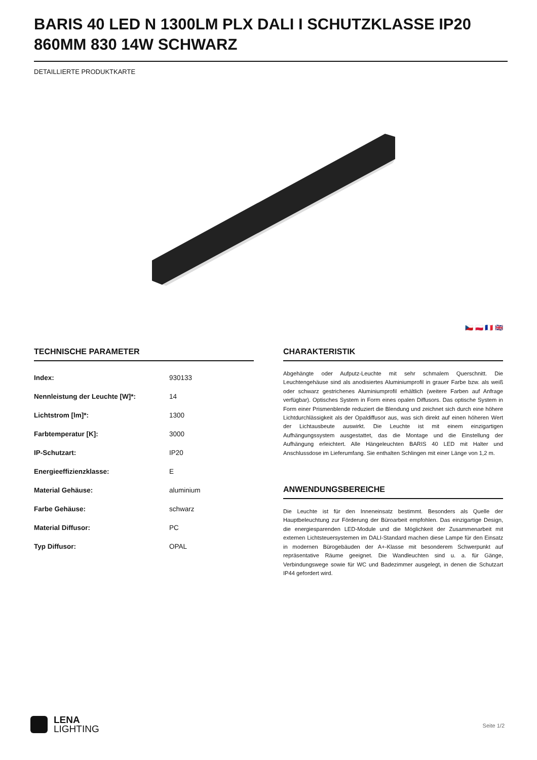BARIS 40 LED N 1300LM PLX DALI I SCHUTZKLASSE IP20 860MM 830 14W SCHWARZ
DETAILLIERTE PRODUKTKARTE
🇨🇿 🇵🇱 🇫🇷 🇬🇧
TECHNISCHE PARAMETER
| Index: | 930133 |
| Nennleistung der Leuchte [W]*: | 14 |
| Lichtstrom [lm]*: | 1300 |
| Farbtemperatur [K]: | 3000 |
| IP-Schutzart: | IP20 |
| Energieeffizienzklasse: | E |
| Material Gehäuse: | aluminium |
| Farbe Gehäuse: | schwarz |
| Material Diffusor: | PC |
| Typ Diffusor: | OPAL |
CHARAKTERISTIK
Abgehängte oder Aufputz-Leuchte mit sehr schmalem Querschnitt. Die Leuchtengehäuse sind als anodisiertes Aluminiumprofil in grauer Farbe bzw. als weiß oder schwarz gestrichenes Aluminiumprofil erhältlich (weitere Farben auf Anfrage verfügbar). Optisches System in Form eines opalen Diffusors. Das optische System in Form einer Prismenblende reduziert die Blendung und zeichnet sich durch eine höhere Lichtdurchlässigkeit als der Opaldiffusor aus, was sich direkt auf einen höheren Wert der Lichtausbeute auswirkt. Die Leuchte ist mit einem einzigartigen Aufhängungssystem ausgestattet, das die Montage und die Einstellung der Aufhängung erleichtert. Alle Hängeleuchten BARIS 40 LED mit Halter und Anschlussdose im Lieferumfang. Sie enthalten Schlingen mit einer Länge von 1,2 m.
ANWENDUNGSBEREICHE
Die Leuchte ist für den Inneneinsatz bestimmt. Besonders als Quelle der Hauptbeleuchtung zur Förderung der Büroarbeit empfohlen. Das einzigartige Design, die energiesparenden LED-Module und die Möglichkeit der Zusammenarbeit mit externen Lichtsteuersystemen im DALI-Standard machen diese Lampe für den Einsatz in modernen Bürogebäuden der A+-Klasse mit besonderem Schwerpunkt auf repräsentative Räume geeignet. Die Wandleuchten sind u. a. für Gänge, Verbindungswege sowie für WC und Badezimmer ausgelegt, in denen die Schutzart IP44 gefordert wird.
LENA
LIGHTING
Seite 1/2